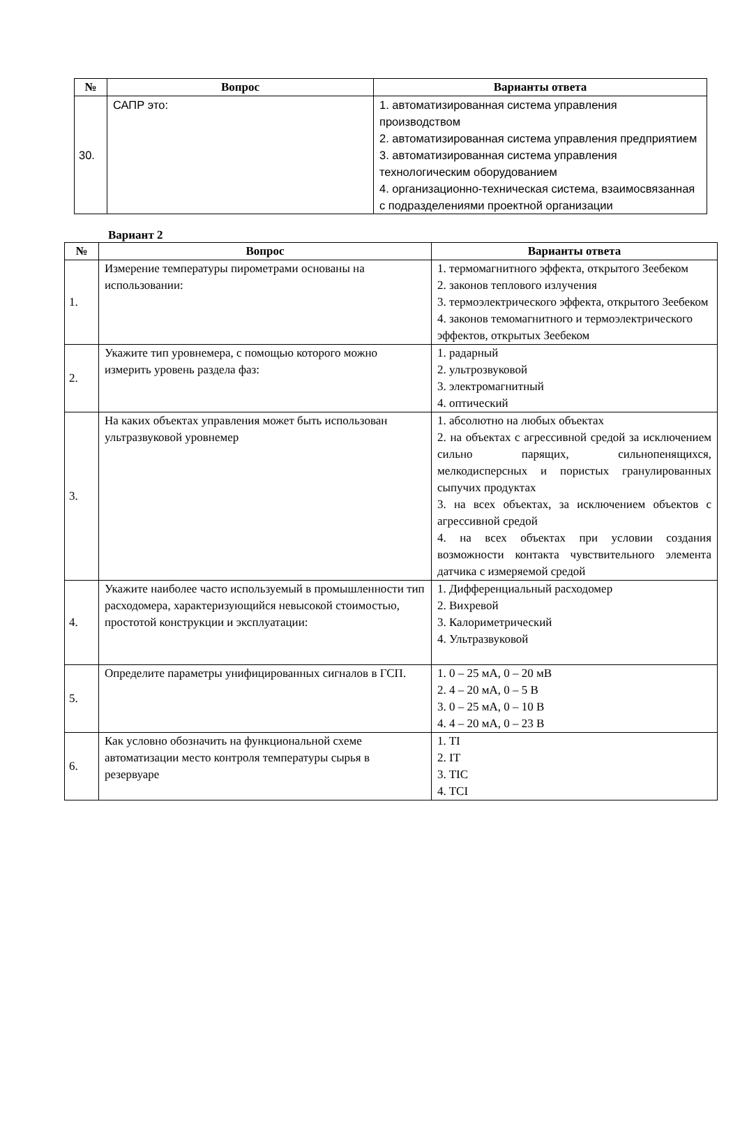| № | Вопрос | Варианты ответа |
| --- | --- | --- |
| 30. | САПР это: | 1. автоматизированная система управления производством 2. автоматизированная система управления предприятием 3. автоматизированная система управления технологическим оборудованием 4. организационно-техническая система, взаимосвязанная с подразделениями проектной организации |
Вариант 2
| № | Вопрос | Варианты ответа |
| --- | --- | --- |
| 1. | Измерение температуры пирометрами основаны на использовании: | 1. термомагнитного эффекта, открытого Зеебеком 2. законов теплового излучения 3. термоэлектрического эффекта, открытого Зеебеком 4. законов темомагнитного и термоэлектрического эффектов, открытых Зеебеком |
| 2. | Укажите тип уровнемера, с помощью которого можно измерить уровень раздела фаз: | 1. радарный 2. ультрозвуковой 3. электромагнитный 4. оптический |
| 3. | На каких объектах управления может быть использован ультразвуковой уровнемер | 1. абсолютно на любых объектах 2. на объектах с агрессивной средой за исключением сильно парящих, сильнопенящихся, мелкодисперсных и пористых гранулированных сыпучих продуктах 3. на всех объектах, за исключением объектов с агрессивной средой 4. на всех объектах при условии создания возможности контакта чувствительного элемента датчика с измеряемой средой |
| 4. | Укажите наиболее часто используемый в промышленности тип расходомера, характеризующийся невысокой стоимостью, простотой конструкции и эксплуатации: | 1. Дифференциальный расходомер 2. Вихревой 3. Калориметрический 4. Ультразвуковой |
| 5. | Определите параметры унифицированных сигналов в ГСП. | 1. 0 – 25 мА, 0 – 20 мВ 2. 4 – 20 мА, 0 – 5 В 3. 0 – 25 мА, 0 – 10 В 4. 4 – 20 мА, 0 – 23 В |
| 6. | Как условно обозначить на функциональной схеме автоматизации место контроля температуры сырья в резервуаре | 1. TI 2. IT 3. TIC 4. TCI |